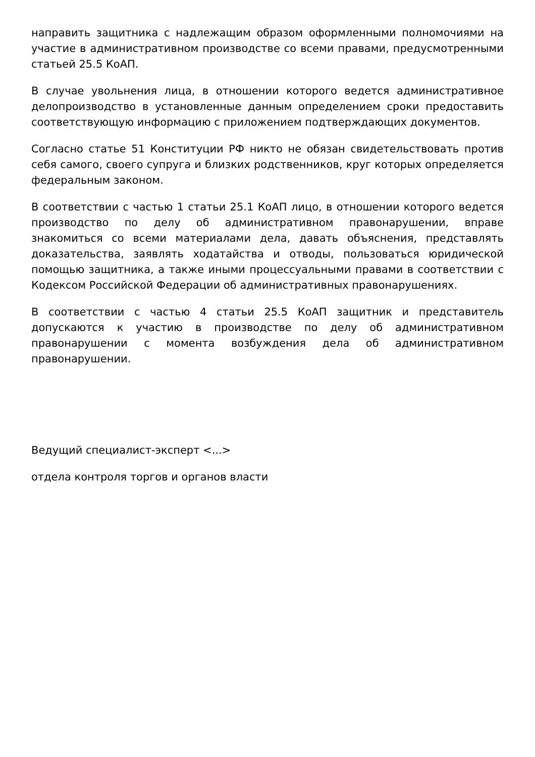направить защитника с надлежащим образом оформленными полномочиями на участие в административном производстве со всеми правами, предусмотренными статьей 25.5 КоАП.
В случае увольнения лица, в отношении которого ведется административное делопроизводство в установленные данным определением сроки предоставить соответствующую информацию с приложением подтверждающих документов.
Согласно статье 51 Конституции РФ никто не обязан свидетельствовать против себя самого, своего супруга и близких родственников, круг которых определяется федеральным законом.
В соответствии с частью 1 статьи 25.1 КоАП лицо, в отношении которого ведется производство по делу об административном правонарушении, вправе знакомиться со всеми материалами дела, давать объяснения, представлять доказательства, заявлять ходатайства и отводы, пользоваться юридической помощью защитника, а также иными процессуальными правами в соответствии с Кодексом Российской Федерации об административных правонарушениях.
В соответствии с частью 4 статьи 25.5 КоАП защитник и представитель допускаются к участию в производстве по делу об административном правонарушении с момента возбуждения дела об административном правонарушении.
Ведущий специалист-эксперт <...>
отдела контроля торгов и органов власти